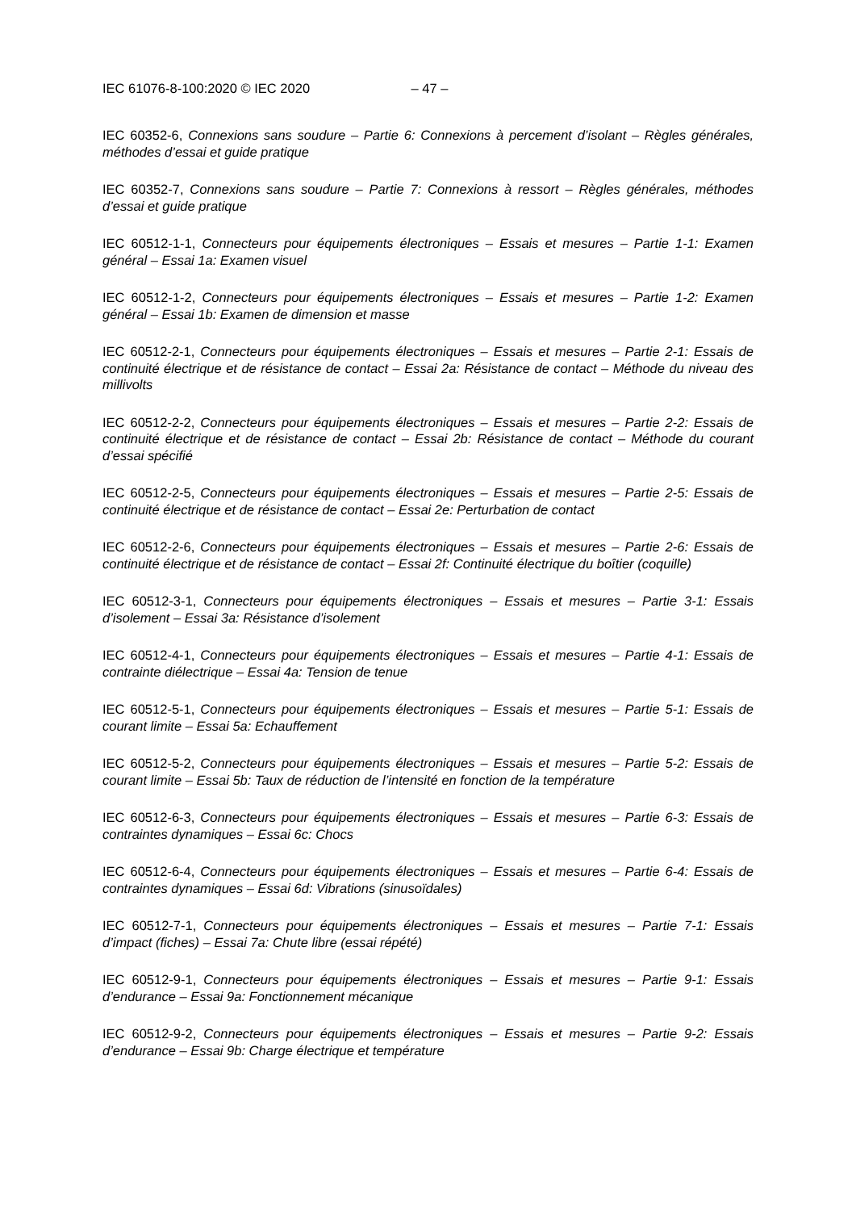IEC 61076-8-100:2020 © IEC 2020 – 47 –
IEC 60352-6, Connexions sans soudure – Partie 6: Connexions à percement d’isolant – Règles générales, méthodes d’essai et guide pratique
IEC 60352-7, Connexions sans soudure – Partie 7: Connexions à ressort – Règles générales, méthodes d’essai et guide pratique
IEC 60512-1-1, Connecteurs pour équipements électroniques – Essais et mesures – Partie 1-1: Examen général – Essai 1a: Examen visuel
IEC 60512-1-2, Connecteurs pour équipements électroniques – Essais et mesures – Partie 1-2: Examen général – Essai 1b: Examen de dimension et masse
IEC 60512-2-1, Connecteurs pour équipements électroniques – Essais et mesures – Partie 2-1: Essais de continuité électrique et de résistance de contact – Essai 2a: Résistance de contact – Méthode du niveau des millivolts
IEC 60512-2-2, Connecteurs pour équipements électroniques – Essais et mesures – Partie 2-2: Essais de continuité électrique et de résistance de contact – Essai 2b: Résistance de contact – Méthode du courant d’essai spécifié
IEC 60512-2-5, Connecteurs pour équipements électroniques – Essais et mesures – Partie 2-5: Essais de continuité électrique et de résistance de contact – Essai 2e: Perturbation de contact
IEC 60512-2-6, Connecteurs pour équipements électroniques – Essais et mesures – Partie 2-6: Essais de continuité électrique et de résistance de contact – Essai 2f: Continuité électrique du boîtier (coquille)
IEC 60512-3-1, Connecteurs pour équipements électroniques – Essais et mesures – Partie 3-1: Essais d’isolement – Essai 3a: Résistance d’isolement
IEC 60512-4-1, Connecteurs pour équipements électroniques – Essais et mesures – Partie 4-1: Essais de contrainte diélectrique – Essai 4a: Tension de tenue
IEC 60512-5-1, Connecteurs pour équipements électroniques – Essais et mesures – Partie 5-1: Essais de courant limite – Essai 5a: Echauffement
IEC 60512-5-2, Connecteurs pour équipements électroniques – Essais et mesures – Partie 5-2: Essais de courant limite – Essai 5b: Taux de réduction de l’intensité en fonction de la température
IEC 60512-6-3, Connecteurs pour équipements électroniques – Essais et mesures – Partie 6-3: Essais de contraintes dynamiques – Essai 6c: Chocs
IEC 60512-6-4, Connecteurs pour équipements électroniques – Essais et mesures – Partie 6-4: Essais de contraintes dynamiques – Essai 6d: Vibrations (sinusoïdales)
IEC 60512-7-1, Connecteurs pour équipements électroniques – Essais et mesures – Partie 7-1: Essais d’impact (fiches) – Essai 7a: Chute libre (essai répété)
IEC 60512-9-1, Connecteurs pour équipements électroniques – Essais et mesures – Partie 9-1: Essais d’endurance – Essai 9a: Fonctionnement mécanique
IEC 60512-9-2, Connecteurs pour équipements électroniques – Essais et mesures – Partie 9-2: Essais d’endurance – Essai 9b: Charge électrique et température